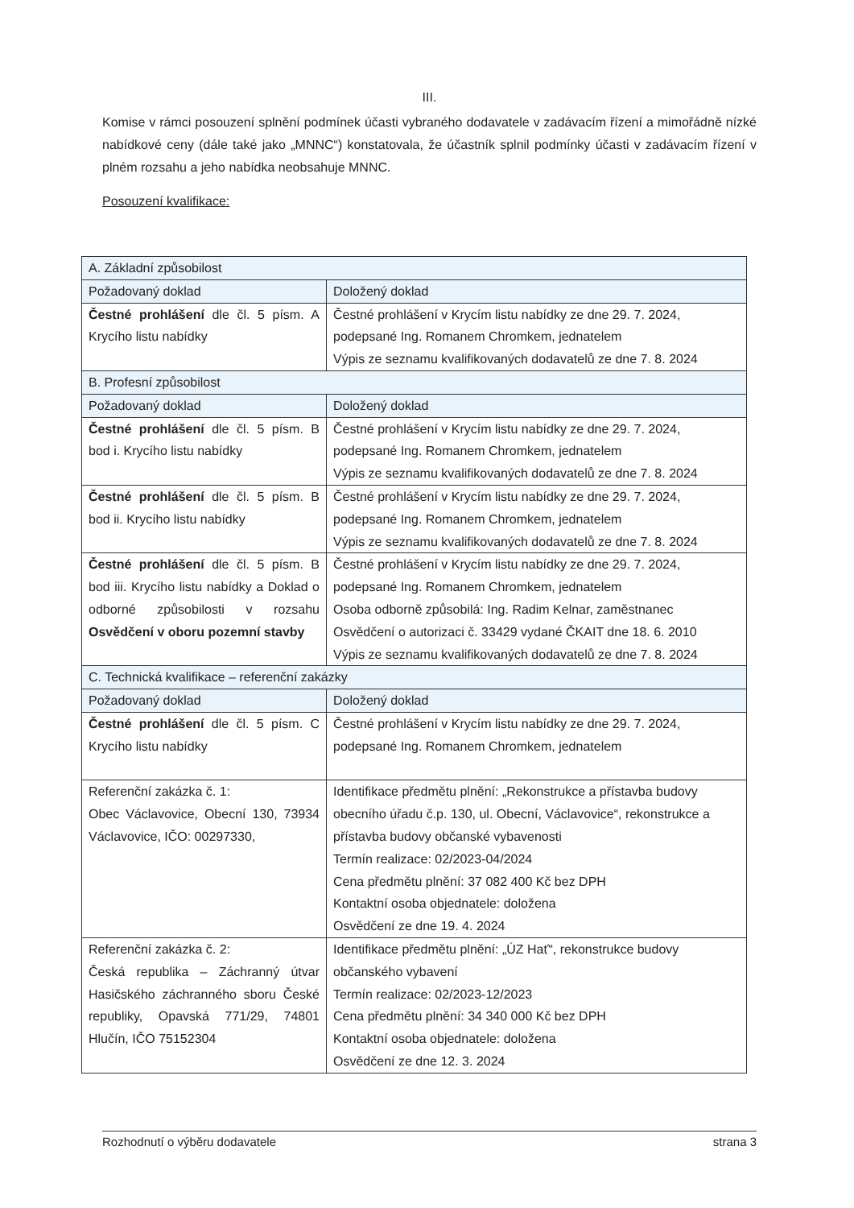III.
Komise v rámci posouzení splnění podmínek účasti vybraného dodavatele v zadávacím řízení a mimořádně nízké nabídkové ceny (dále také jako „MNNC“) konstatovala, že účastník splnil podmínky účasti v zadávacím řízení v plném rozsahu a jeho nabídka neobsahuje MNNC.
Posouzení kvalifikace:
| A. Základní způsobilost | |
| --- | --- |
| Požadovaný doklad | Doložený doklad |
| Čestné prohlášení dle čl. 5 písm. A Krycího listu nabídky | Čestné prohlášení v Krycím listu nabídky ze dne 29. 7. 2024, podepsané Ing. Romanem Chromkem, jednatelem Výpis ze seznamu kvalifikovaných dodavatelů ze dne 7. 8. 2024 |
| B. Profesní způsobilost | |
| Požadovaný doklad | Doložený doklad |
| Čestné prohlášení dle čl. 5 písm. B bod i. Krycího listu nabídky | Čestné prohlášení v Krycím listu nabídky ze dne 29. 7. 2024, podepsané Ing. Romanem Chromkem, jednatelem Výpis ze seznamu kvalifikovaných dodavatelů ze dne 7. 8. 2024 |
| Čestné prohlášení dle čl. 5 písm. B bod ii. Krycího listu nabídky | Čestné prohlášení v Krycím listu nabídky ze dne 29. 7. 2024, podepsané Ing. Romanem Chromkem, jednatelem Výpis ze seznamu kvalifikovaných dodavatelů ze dne 7. 8. 2024 |
| Čestné prohlášení dle čl. 5 písm. B bod iii. Krycího listu nabídky a Doklad o odborné způsobilosti v rozsahu Osvědčení v oboru pozemní stavby | Čestné prohlášení v Krycím listu nabídky ze dne 29. 7. 2024, podepsané Ing. Romanem Chromkem, jednatelem Osoba odborně způsobilá: Ing. Radim Kelnar, zaměstnanec Osvědčení o autorizaci č. 33429 vydané ČKAIT dne 18. 6. 2010 Výpis ze seznamu kvalifikovaných dodavatelů ze dne 7. 8. 2024 |
| C. Technická kvalifikace – referenční zakázky | |
| Požadovaný doklad | Doložený doklad |
| Čestné prohlášení dle čl. 5 písm. C Krycího listu nabídky | Čestné prohlášení v Krycím listu nabídky ze dne 29. 7. 2024, podepsané Ing. Romanem Chromkem, jednatelem |
| Referenční zakázka č. 1: Obec Václavovice, Obecní 130, 73934 Václavovice, IČO: 00297330, | Identifikace předmětu plnění: „Rekonstrukce a přístavba budovy obecního úřadu č.p. 130, ul. Obecní, Václavovice“, rekonstrukce a přístavba budovy občanské vybavenosti Termín realizace: 02/2023-04/2024 Cena předmětu plnění: 37 082 400 Kč bez DPH Kontaktní osoba objednatele: doložena Osvědčení ze dne 19. 4. 2024 |
| Referenční zakázka č. 2: Česká republika – Záchranný útvar Hasičského záchranného sboru České republiky, Opavská 771/29, 74801 Hlučín, IČO 75152304 | Identifikace předmětu plnění: „ÚZ Hať“, rekonstrukce budovy občanského vybavení Termín realizace: 02/2023-12/2023 Cena předmětu plnění: 34 340 000 Kč bez DPH Kontaktní osoba objednatele: doložena Osvědčení ze dne 12. 3. 2024 |
Rozhodnutí o výběru dodavatele strana 3